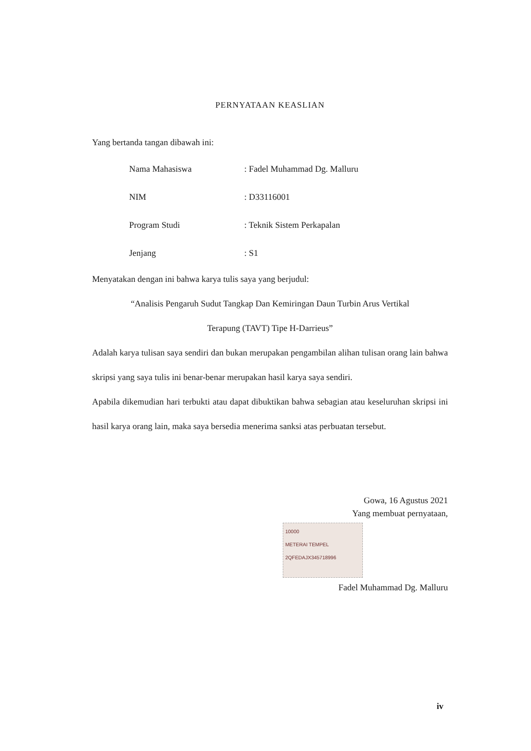PERNYATAAN KEASLIAN
Yang bertanda tangan dibawah ini:
| Nama Mahasiswa | : Fadel Muhammad Dg. Malluru |
| NIM | : D33116001 |
| Program Studi | : Teknik Sistem Perkapalan |
| Jenjang | : S1 |
Menyatakan dengan ini bahwa karya tulis saya yang berjudul:
“Analisis Pengaruh Sudut Tangkap Dan Kemiringan Daun Turbin Arus Vertikal
Terapung (TAVT) Tipe H-Darrieus”
Adalah karya tulisan saya sendiri dan bukan merupakan pengambilan alihan tulisan orang lain bahwa skripsi yang saya tulis ini benar-benar merupakan hasil karya saya sendiri.
Apabila dikemudian hari terbukti atau dapat dibuktikan bahwa sebagian atau keseluruhan skripsi ini hasil karya orang lain, maka saya bersedia menerima sanksi atas perbuatan tersebut.
Gowa, 16 Agustus 2021
Yang membuat pernyataan,
10000
METERAI TEMPEL
2QFEDAJX345718996
Fadel Muhammad Dg. Malluru
iv